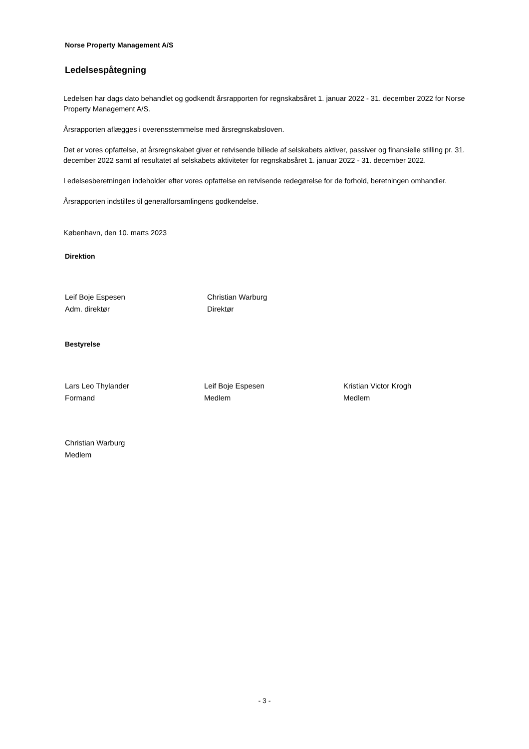Norse Property Management A/S
Ledelsespåtegning
Ledelsen har dags dato behandlet og godkendt årsrapporten for regnskabsåret 1. januar 2022 - 31. december 2022 for Norse Property Management A/S.
Årsrapporten aflægges i overensstemmelse med årsregnskabsloven.
Det er vores opfattelse, at årsregnskabet giver et retvisende billede af selskabets aktiver, passiver og finansielle stilling pr. 31. december 2022 samt af resultatet af selskabets aktiviteter for regnskabsåret 1. januar 2022 - 31. december 2022.
Ledelsesberetningen indeholder efter vores opfattelse en retvisende redegørelse for de forhold, beretningen omhandler.
Årsrapporten indstilles til generalforsamlingens godkendelse.
København, den 10. marts 2023
Direktion
Leif Boje Espesen
Adm. direktør
Christian Warburg
Direktør
Bestyrelse
Lars Leo Thylander
Formand
Leif Boje Espesen
Medlem
Kristian Victor Krogh
Medlem
Christian Warburg
Medlem
- 3 -